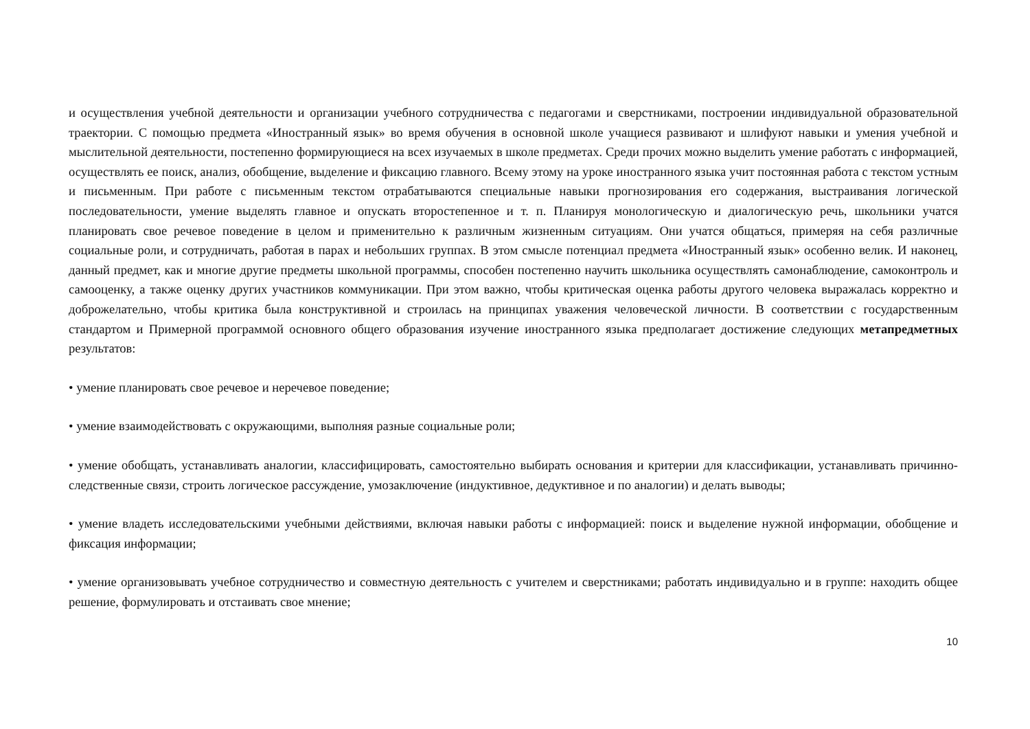и осуществления учебной деятельности и организации учебного сотрудничества с педагогами и сверстниками, построении индивидуальной образовательной траектории. С помощью предмета «Иностранный язык» во время обучения в основной школе учащиеся развивают и шлифуют навыки и умения учебной и мыслительной деятельности, постепенно формирующиеся на всех изучаемых в школе предметах. Среди прочих можно выделить умение работать с информацией, осуществлять ее поиск, анализ, обобщение, выделение и фиксацию главного. Всему этому на уроке иностранного языка учит постоянная работа с текстом устным и письменным. При работе с письменным текстом отрабатываются специальные навыки прогнозирования его содержания, выстраивания логической последовательности, умение выделять главное и опускать второстепенное и т. п. Планируя монологическую и диалогическую речь, школьники учатся планировать свое речевое поведение в целом и применительно к различным жизненным ситуациям. Они учатся общаться, примеряя на себя различные социальные роли, и сотрудничать, работая в парах и небольших группах. В этом смысле потенциал предмета «Иностранный язык» особенно велик. И наконец, данный предмет, как и многие другие предметы школьной программы, способен постепенно научить школьника осуществлять самонаблюдение, самоконтроль и самооценку, а также оценку других участников коммуникации. При этом важно, чтобы критическая оценка работы другого человека выражалась корректно и доброжелательно, чтобы критика была конструктивной и строилась на принципах уважения человеческой личности. В соответствии с государственным стандартом и Примерной программой основного общего образования изучение иностранного языка предполагает достижение следующих метапредметных результатов:
• умение планировать свое речевое и неречевое поведение;
• умение взаимодействовать с окружающими, выполняя разные социальные роли;
• умение обобщать, устанавливать аналогии, классифицировать, самостоятельно выбирать основания и критерии для классификации, устанавливать причинно-следственные связи, строить логическое рассуждение, умозаключение (индуктивное, дедуктивное и по аналогии) и делать выводы;
• умение владеть исследовательскими учебными действиями, включая навыки работы с информацией: поиск и выделение нужной информации, обобщение и фиксация информации;
• умение организовывать учебное сотрудничество и совместную деятельность с учителем и сверстниками; работать индивидуально и в группе: находить общее решение, формулировать и отстаивать свое мнение;
10